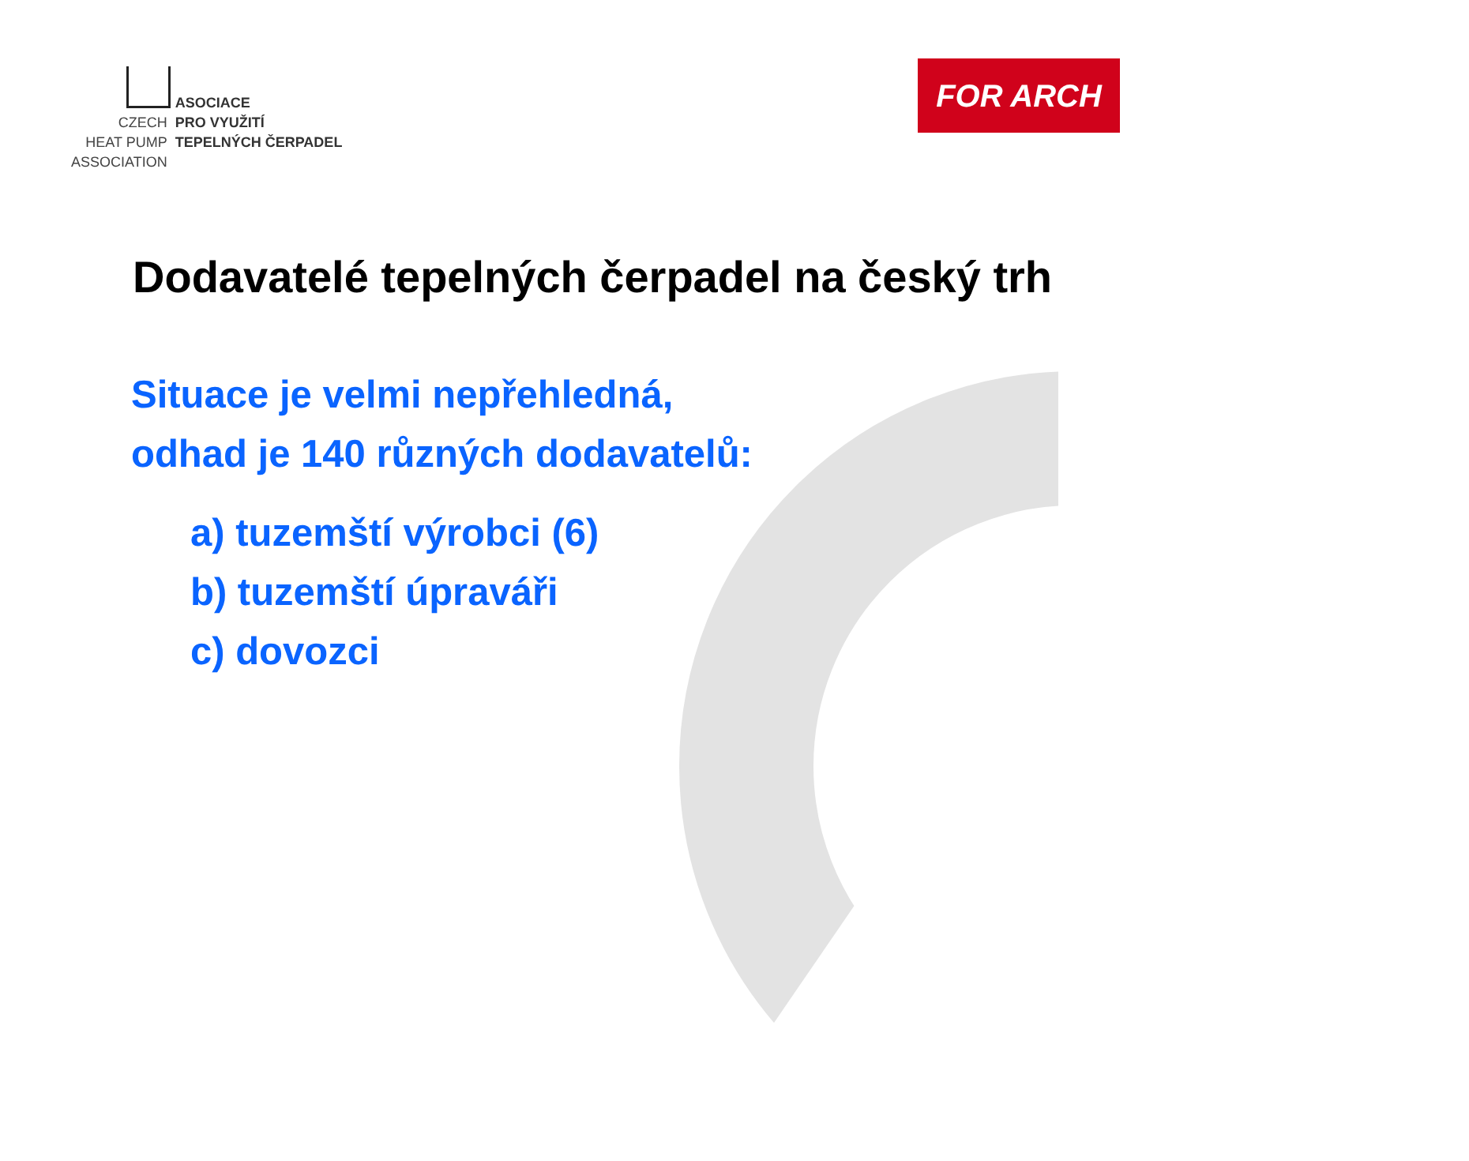CZECH
HEAT PUMP
ASSOCIATION
ASOCIACE
PRO VYUŽITÍ
TEPELNÝCH ČERPADEL
FOR ARCH
Dodavatelé tepelných čerpadel na český trh
Situace je velmi nepřehledná,
odhad je 140 různých dodavatelů:
a) tuzemští výrobci (6)
b) tuzemští úpraváři
c) dovozci